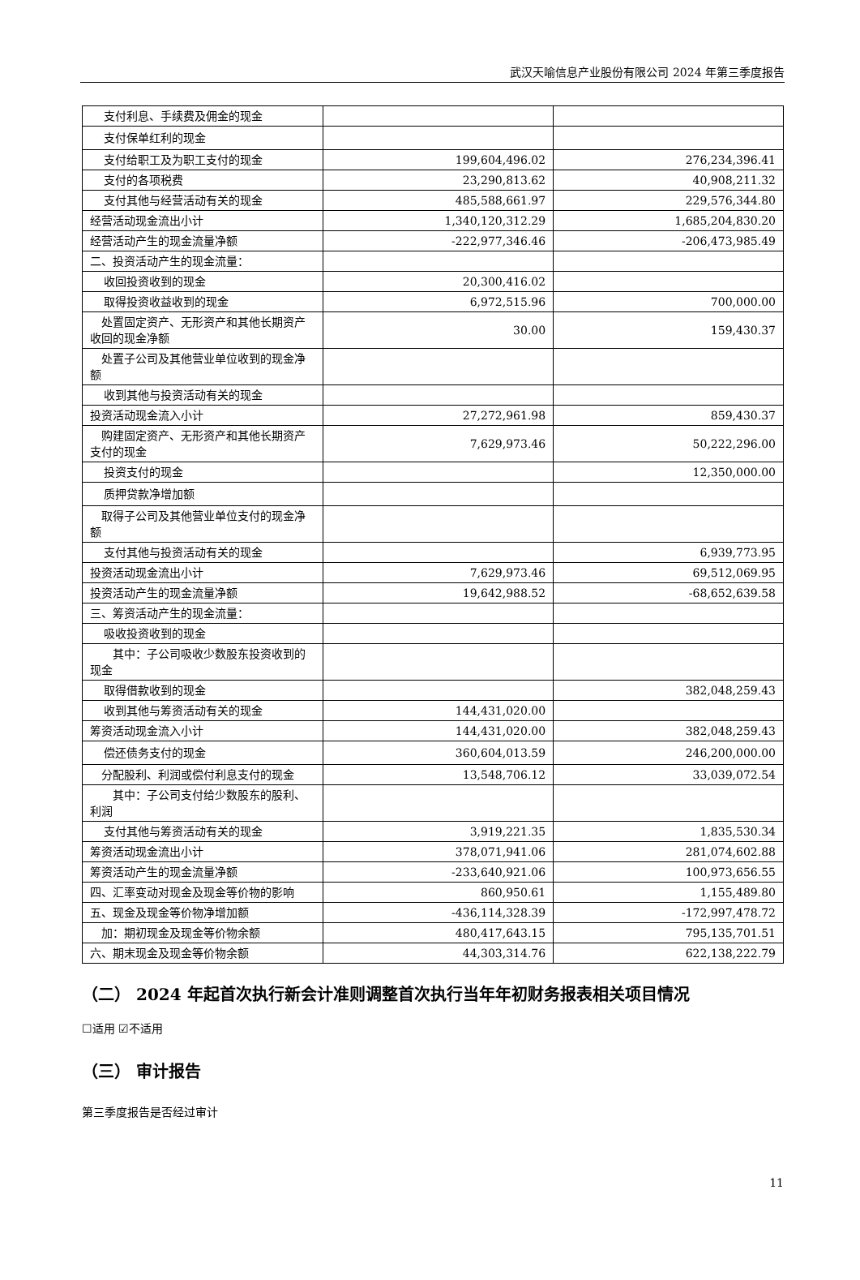武汉天喻信息产业股份有限公司 2024 年第三季度报告
| 支付利息、手续费及佣金的现金 | | |
| 支付保单红利的现金 | | |
| 支付给职工及为职工支付的现金 | 199,604,496.02 | 276,234,396.41 |
| 支付的各项税费 | 23,290,813.62 | 40,908,211.32 |
| 支付其他与经营活动有关的现金 | 485,588,661.97 | 229,576,344.80 |
| 经营活动现金流出小计 | 1,340,120,312.29 | 1,685,204,830.20 |
| 经营活动产生的现金流量净额 | -222,977,346.46 | -206,473,985.49 |
| 二、投资活动产生的现金流量： | | |
| 收回投资收到的现金 | 20,300,416.02 | |
| 取得投资收益收到的现金 | 6,972,515.96 | 700,000.00 |
| 处置固定资产、无形资产和其他长期资产收回的现金净额 | 30.00 | 159,430.37 |
| 处置子公司及其他营业单位收到的现金净额 | | |
| 收到其他与投资活动有关的现金 | | |
| 投资活动现金流入小计 | 27,272,961.98 | 859,430.37 |
| 购建固定资产、无形资产和其他长期资产支付的现金 | 7,629,973.46 | 50,222,296.00 |
| 投资支付的现金 | | 12,350,000.00 |
| 质押贷款净增加额 | | |
| 取得子公司及其他营业单位支付的现金净额 | | |
| 支付其他与投资活动有关的现金 | | 6,939,773.95 |
| 投资活动现金流出小计 | 7,629,973.46 | 69,512,069.95 |
| 投资活动产生的现金流量净额 | 19,642,988.52 | -68,652,639.58 |
| 三、筹资活动产生的现金流量： | | |
| 吸收投资收到的现金 | | |
| 其中：子公司吸收少数股东投资收到的现金 | | |
| 取得借款收到的现金 | | 382,048,259.43 |
| 收到其他与筹资活动有关的现金 | 144,431,020.00 | |
| 筹资活动现金流入小计 | 144,431,020.00 | 382,048,259.43 |
| 偿还债务支付的现金 | 360,604,013.59 | 246,200,000.00 |
| 分配股利、利润或偿付利息支付的现金 | 13,548,706.12 | 33,039,072.54 |
| 其中：子公司支付给少数股东的股利、利润 | | |
| 支付其他与筹资活动有关的现金 | 3,919,221.35 | 1,835,530.34 |
| 筹资活动现金流出小计 | 378,071,941.06 | 281,074,602.88 |
| 筹资活动产生的现金流量净额 | -233,640,921.06 | 100,973,656.55 |
| 四、汇率变动对现金及现金等价物的影响 | 860,950.61 | 1,155,489.80 |
| 五、现金及现金等价物净增加额 | -436,114,328.39 | -172,997,478.72 |
| 加：期初现金及现金等价物余额 | 480,417,643.15 | 795,135,701.51 |
| 六、期末现金及现金等价物余额 | 44,303,314.76 | 622,138,222.79 |
（二） 2024 年起首次执行新会计准则调整首次执行当年年初财务报表相关项目情况
☐适用 ☑不适用
（三） 审计报告
第三季度报告是否经过审计
11